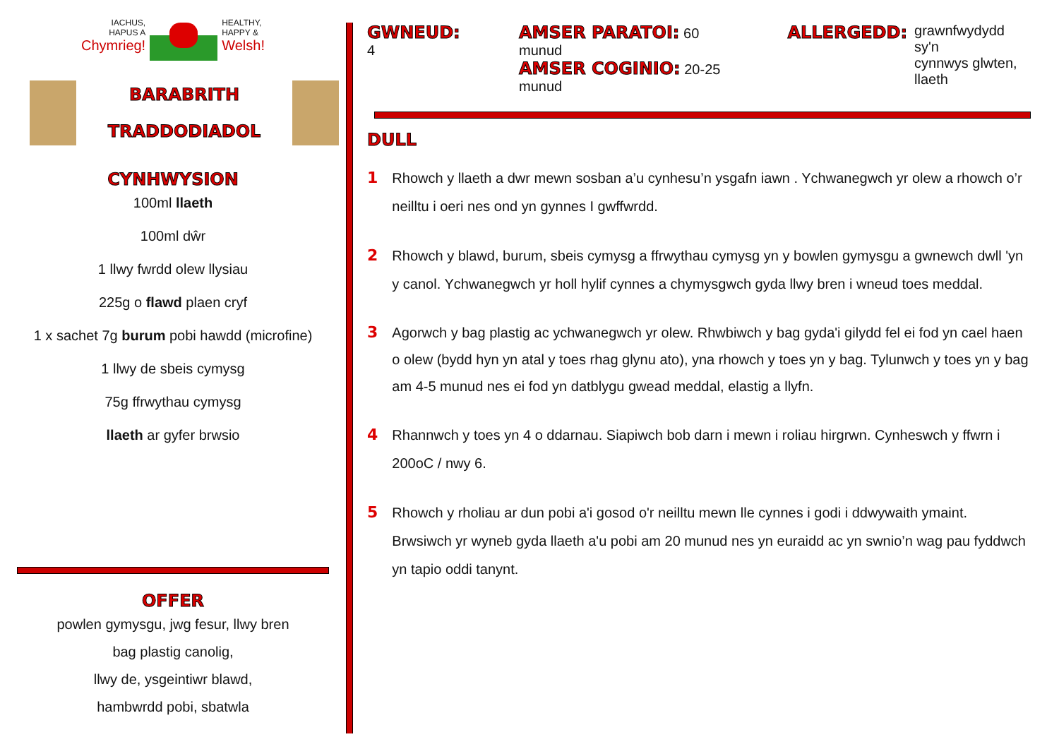IACHUS,
HAPUS A
Chymrieg!
HEALTHY,
HAPPY &
Welsh!
BARABRITH
TRADDODIADOL
CYNHWYSION
100ml llaeth
100ml dŵr
1 llwy fwrdd olew llysiau
225g o flawd plaen cryf
1 x sachet 7g burum pobi hawdd (microfine)
1 llwy de sbeis cymysg
75g ffrwythau cymysg
llaeth ar gyfer brwsio
OFFER
powlen gymysgu, jwg fesur, llwy bren
bag plastig canolig,
llwy de, ysgeintiwr blawd,
hambwrdd pobi, sbatwla
GWNEUD: 4
AMSER PARATOI: 60 munud
AMSER COGINIO: 20-25 munud
ALLERGEDD: grawnfwydydd sy'n
cynnwys glwten, llaeth
DULL
1 Rhowch y llaeth a dwr mewn sosban a’u cynhesu’n ysgafn iawn . Ychwanegwch yr olew a rhowch o’r neilltu i oeri nes ond yn gynnes I gwffwrdd.
2 Rhowch y blawd, burum, sbeis cymysg a ffrwythau cymysg yn y bowlen gymysgu a gwnewch dwll 'yn y canol. Ychwanegwch yr holl hylif cynnes a chymysgwch gyda llwy bren i wneud toes meddal.
3 Agorwch y bag plastig ac ychwanegwch yr olew. Rhwbiwch y bag gyda'i gilydd fel ei fod yn cael haen o olew (bydd hyn yn atal y toes rhag glynu ato), yna rhowch y toes yn y bag. Tylunwch y toes yn y bag am 4-5 munud nes ei fod yn datblygu gwead meddal, elastig a llyfn.
4 Rhannwch y toes yn 4 o ddarnau. Siapiwch bob darn i mewn i roliau hirgrwn. Cynheswch y ffwrn i 200oC / nwy 6.
5 Rhowch y rholiau ar dun pobi a'i gosod o'r neilltu mewn lle cynnes i godi i ddwywaith ymaint. Brwsiwch yr wyneb gyda llaeth a'u pobi am 20 munud nes yn euraidd ac yn swnio’n wag pau fyddwch yn tapio oddi tanynt.